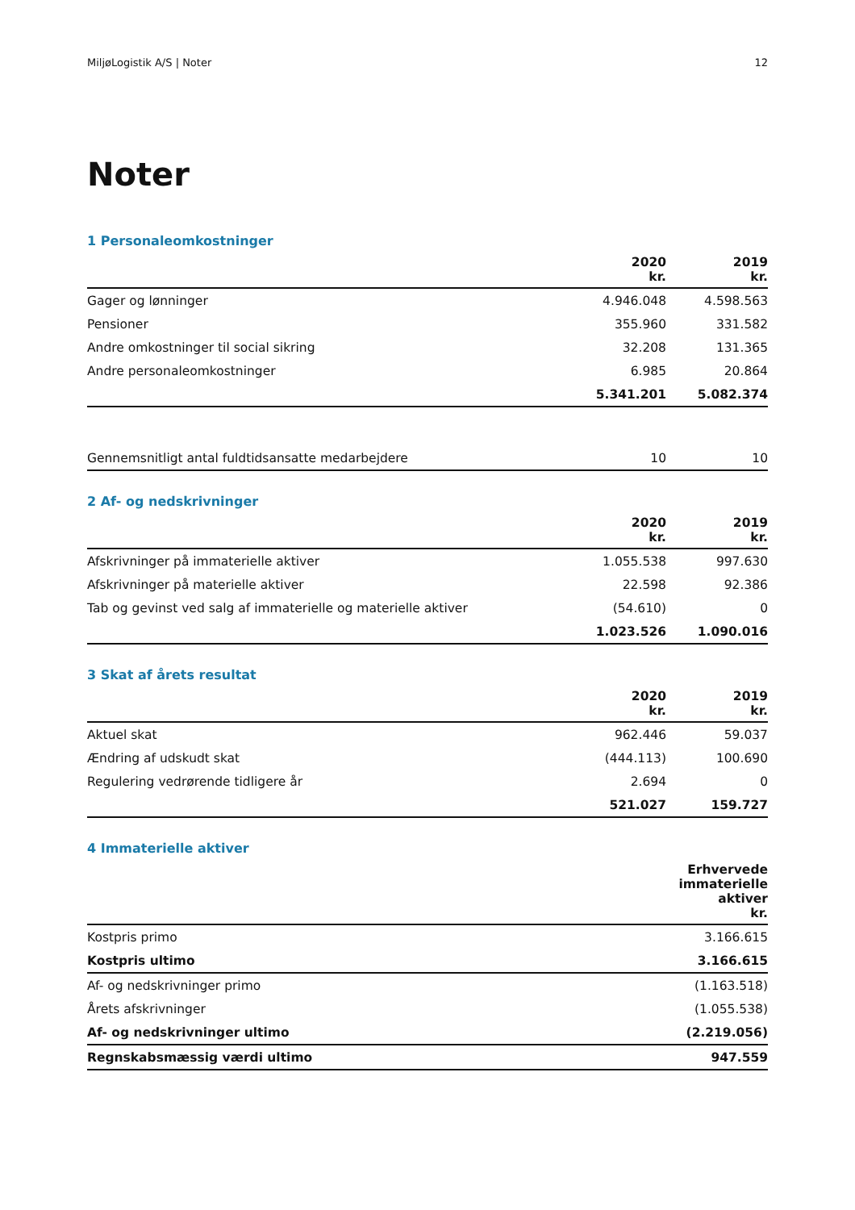MiljøLogistik A/S | Noter 12
Noter
1 Personaleomkostninger
| | 2020 kr. | 2019 kr. |
| --- | --- | --- |
| Gager og lønninger | 4.946.048 | 4.598.563 |
| Pensioner | 355.960 | 331.582 |
| Andre omkostninger til social sikring | 32.208 | 131.365 |
| Andre personaleomkostninger | 6.985 | 20.864 |
| | 5.341.201 | 5.082.374 |
| Gennemsnitligt antal fuldtidsansatte medarbejdere | 10 | 10 |
2 Af- og nedskrivninger
| | 2020 kr. | 2019 kr. |
| --- | --- | --- |
| Afskrivninger på immaterielle aktiver | 1.055.538 | 997.630 |
| Afskrivninger på materielle aktiver | 22.598 | 92.386 |
| Tab og gevinst ved salg af immaterielle og materielle aktiver | (54.610) | 0 |
| | 1.023.526 | 1.090.016 |
3 Skat af årets resultat
| | 2020 kr. | 2019 kr. |
| --- | --- | --- |
| Aktuel skat | 962.446 | 59.037 |
| Ændring af udskudt skat | (444.113) | 100.690 |
| Regulering vedrørende tidligere år | 2.694 | 0 |
| | 521.027 | 159.727 |
4 Immaterielle aktiver
| | Erhvervede immaterielle aktiver kr. |
| --- | --- |
| Kostpris primo | 3.166.615 |
| Kostpris ultimo | 3.166.615 |
| Af- og nedskrivninger primo | (1.163.518) |
| Årets afskrivninger | (1.055.538) |
| Af- og nedskrivninger ultimo | (2.219.056) |
| Regnskabsmæssig værdi ultimo | 947.559 |